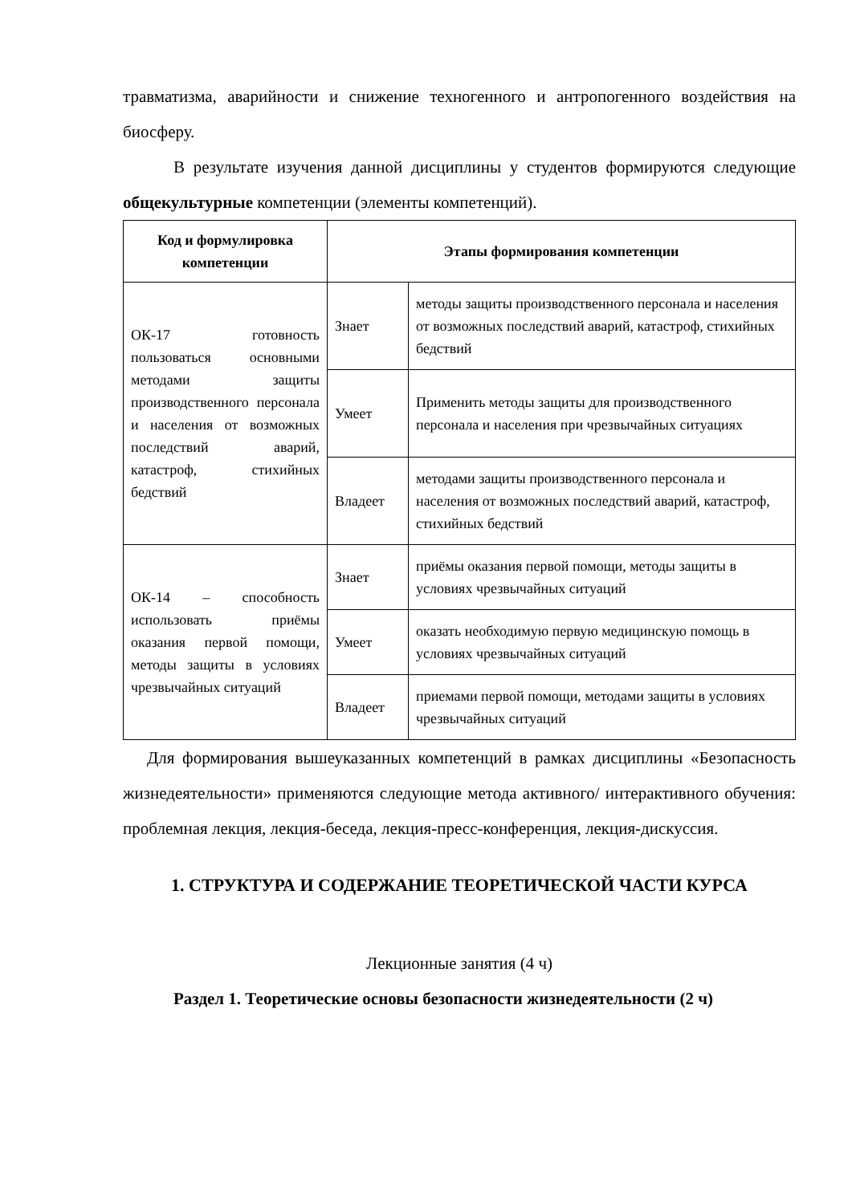травматизма, аварийности и снижение техногенного и антропогенного воздействия на биосферу.
В результате изучения данной дисциплины у студентов формируются следующие общекультурные компетенции (элементы компетенций).
| Код и формулировка компетенции | Этапы формирования компетенции | |
| --- | --- | --- |
| ОК-17 готовность пользоваться основными методами защиты производственного персонала и населения от возможных последствий аварий, катастроф, стихийных бедствий | Знает | методы защиты производственного персонала и населения от возможных последствий аварий, катастроф, стихийных бедствий |
| | Умеет | Применить методы защиты для производственного персонала и населения при чрезвычайных ситуациях |
| | Владеет | методами защиты производственного персонала и населения от возможных последствий аварий, катастроф, стихийных бедствий |
| ОК-14 – способность использовать приёмы оказания первой помощи, методы защиты в условиях чрезвычайных ситуаций | Знает | приёмы оказания первой помощи, методы защиты в условиях чрезвычайных ситуаций |
| | Умеет | оказать необходимую первую медицинскую помощь в условиях чрезвычайных ситуаций |
| | Владеет | приемами первой помощи, методами защиты в условиях чрезвычайных ситуаций |
Для формирования вышеуказанных компетенций в рамках дисциплины «Безопасность жизнедеятельности» применяются следующие метода активного/ интерактивного обучения: проблемная лекция, лекция-беседа, лекция-пресс-конференция, лекция-дискуссия.
1. СТРУКТУРА И СОДЕРЖАНИЕ ТЕОРЕТИЧЕСКОЙ ЧАСТИ КУРСА
Лекционные занятия (4 ч)
Раздел 1. Теоретические основы безопасности жизнедеятельности (2 ч)